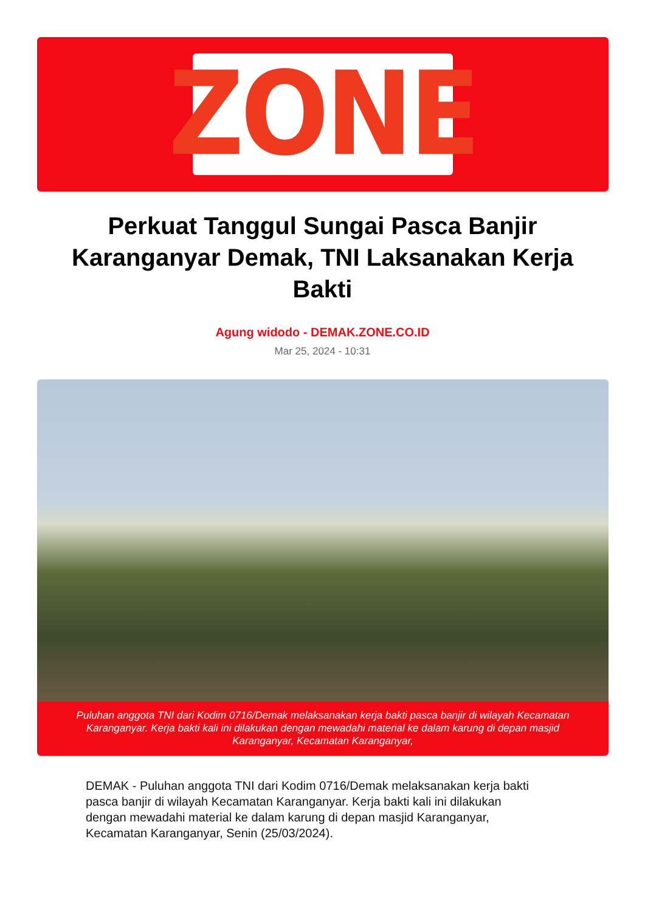ZONE
Perkuat Tanggul Sungai Pasca Banjir Karanganyar Demak, TNI Laksanakan Kerja Bakti
Agung widodo - DEMAK.ZONE.CO.ID
Mar 25, 2024 - 10:31
Puluhan anggota TNI dari Kodim 0716/Demak melaksanakan kerja bakti pasca banjir di wilayah Kecamatan Karanganyar. Kerja bakti kali ini dilakukan dengan mewadahi material ke dalam karung di depan masjid Karanganyar, Kecamatan Karanganyar,
DEMAK - Puluhan anggota TNI dari Kodim 0716/Demak melaksanakan kerja bakti pasca banjir di wilayah Kecamatan Karanganyar. Kerja bakti kali ini dilakukan dengan mewadahi material ke dalam karung di depan masjid Karanganyar, Kecamatan Karanganyar, Senin (25/03/2024).